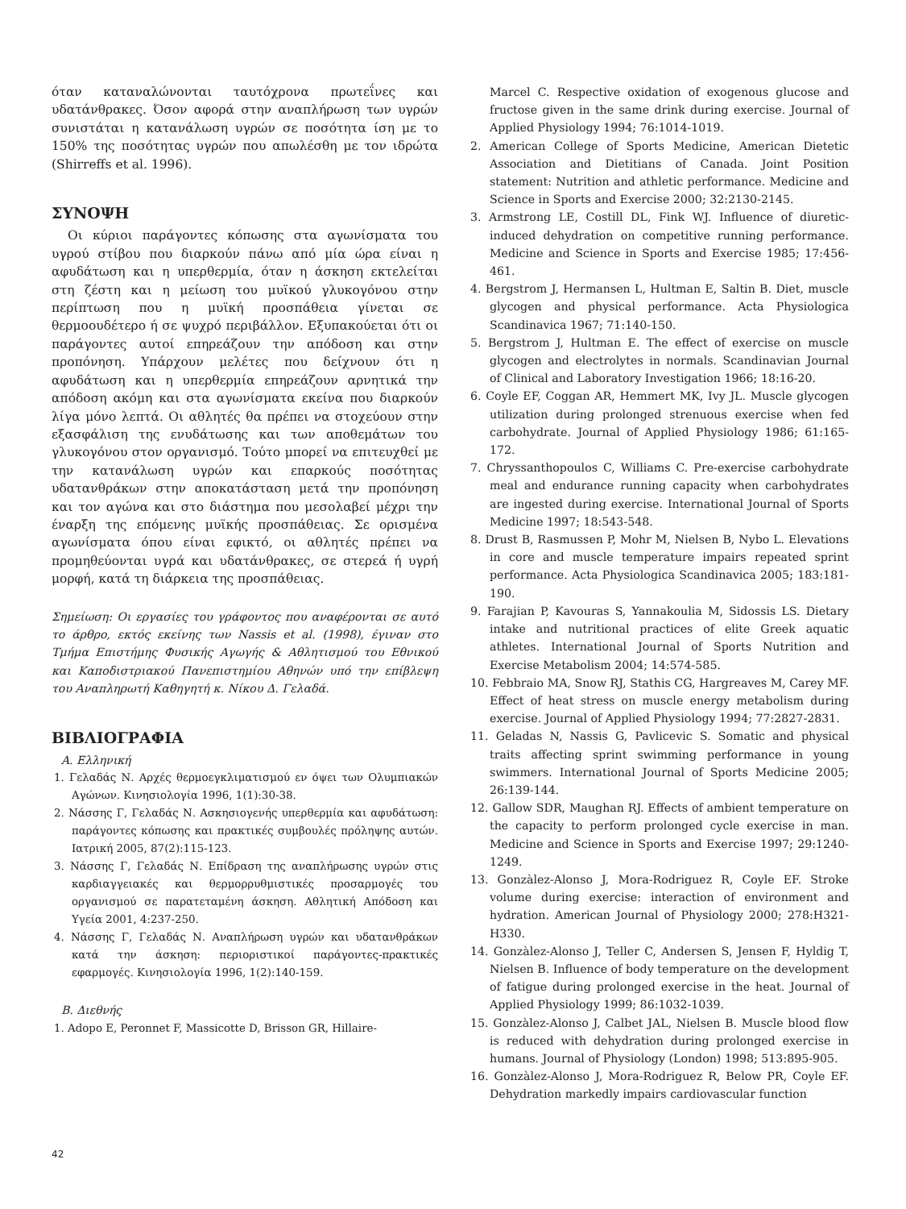όταν καταναλώνονται ταυτόχρονα πρωτεΐνες και υδατάνθρακες. Όσον αφορά στην αναπλήρωση των υγρών συνιστάται η κατανάλωση υγρών σε ποσότητα ίση με το 150% της ποσότητας υγρών που απωλέσθη με τον ιδρώτα (Shirreffs et al. 1996).
ΣΥΝΟΨΗ
Οι κύριοι παράγοντες κόπωσης στα αγωνίσματα του υγρού στίβου που διαρκούν πάνω από μία ώρα είναι η αφυδάτωση και η υπερθερμία, όταν η άσκηση εκτελείται στη ζέστη και η μείωση του μυϊκού γλυκογόνου στην περίπτωση που η μυϊκή προσπάθεια γίνεται σε θερμοουδέτερο ή σε ψυχρό περιβάλλον. Εξυπακούεται ότι οι παράγοντες αυτοί επηρεάζουν την απόδοση και στην προπόνηση. Υπάρχουν μελέτες που δείχνουν ότι η αφυδάτωση και η υπερθερμία επηρεάζουν αρνητικά την απόδοση ακόμη και στα αγωνίσματα εκείνα που διαρκούν λίγα μόνο λεπτά. Οι αθλητές θα πρέπει να στοχεύουν στην εξασφάλιση της ενυδάτωσης και των αποθεμάτων του γλυκογόνου στον οργανισμό. Τούτο μπορεί να επιτευχθεί με την κατανάλωση υγρών και επαρκούς ποσότητας υδατανθράκων στην αποκατάσταση μετά την προπόνηση και τον αγώνα και στο διάστημα που μεσολαβεί μέχρι την έναρξη της επόμενης μυϊκής προσπάθειας. Σε ορισμένα αγωνίσματα όπου είναι εφικτό, οι αθλητές πρέπει να προμηθεύονται υγρά και υδατάνθρακες, σε στερεά ή υγρή μορφή, κατά τη διάρκεια της προσπάθειας.
Σημείωση: Οι εργασίες του γράφοντος που αναφέρονται σε αυτό το άρθρο, εκτός εκείνης των Nassis et al. (1998), έγιναν στο Τμήμα Επιστήμης Φυσικής Αγωγής & Αθλητισμού του Εθνικού και Καποδιστριακού Πανεπιστημίου Αθηνών υπό την επίβλεψη του Αναπληρωτή Καθηγητή κ. Νίκου Δ. Γελαδά.
ΒΙΒΛΙΟΓΡΑΦΙΑ
Α. Ελληνική
1. Γελαδάς Ν. Αρχές θερμοεγκλιματισμού εν όψει των Ολυμπιακών Αγώνων. Κινησιολογία 1996, 1(1):30-38.
2. Νάσσης Γ, Γελαδάς Ν. Ασκησιογενής υπερθερμία και αφυδάτωση: παράγοντες κόπωσης και πρακτικές συμβουλές πρόληψης αυτών. Ιατρική 2005, 87(2):115-123.
3. Νάσσης Γ, Γελαδάς Ν. Επίδραση της αναπλήρωσης υγρών στις καρδιαγγειακές και θερμορρυθμιστικές προσαρμογές του οργανισμού σε παρατεταμένη άσκηση. Αθλητική Απόδοση και Υγεία 2001, 4:237-250.
4. Νάσσης Γ, Γελαδάς Ν. Αναπλήρωση υγρών και υδατανθράκων κατά την άσκηση: περιοριστικοί παράγοντες-πρακτικές εφαρμογές. Κινησιολογία 1996, 1(2):140-159.
Β. Διεθνής
1. Adopo E, Peronnet F, Massicotte D, Brisson GR, Hillaire-
Marcel C. Respective oxidation of exogenous glucose and fructose given in the same drink during exercise. Journal of Applied Physiology 1994; 76:1014-1019.
2. American College of Sports Medicine, American Dietetic Association and Dietitians of Canada. Joint Position statement: Nutrition and athletic performance. Medicine and Science in Sports and Exercise 2000; 32:2130-2145.
3. Armstrong LE, Costill DL, Fink WJ. Influence of diuretic-induced dehydration on competitive running performance. Medicine and Science in Sports and Exercise 1985; 17:456-461.
4. Bergstrom J, Hermansen L, Hultman E, Saltin B. Diet, muscle glycogen and physical performance. Acta Physiologica Scandinavica 1967; 71:140-150.
5. Bergstrom J, Hultman E. The effect of exercise on muscle glycogen and electrolytes in normals. Scandinavian Journal of Clinical and Laboratory Investigation 1966; 18:16-20.
6. Coyle EF, Coggan AR, Hemmert MK, Ivy JL. Muscle glycogen utilization during prolonged strenuous exercise when fed carbohydrate. Journal of Applied Physiology 1986; 61:165-172.
7. Chryssanthopoulos C, Williams C. Pre-exercise carbohydrate meal and endurance running capacity when carbohydrates are ingested during exercise. International Journal of Sports Medicine 1997; 18:543-548.
8. Drust B, Rasmussen P, Mohr M, Nielsen B, Nybo L. Elevations in core and muscle temperature impairs repeated sprint performance. Acta Physiologica Scandinavica 2005; 183:181-190.
9. Farajian P, Kavouras S, Yannakoulia M, Sidossis LS. Dietary intake and nutritional practices of elite Greek aquatic athletes. International Journal of Sports Nutrition and Exercise Metabolism 2004; 14:574-585.
10. Febbraio MA, Snow RJ, Stathis CG, Hargreaves M, Carey MF. Effect of heat stress on muscle energy metabolism during exercise. Journal of Applied Physiology 1994; 77:2827-2831.
11. Geladas N, Nassis G, Pavlicevic S. Somatic and physical traits affecting sprint swimming performance in young swimmers. International Journal of Sports Medicine 2005; 26:139-144.
12. Gallow SDR, Maughan RJ. Effects of ambient temperature on the capacity to perform prolonged cycle exercise in man. Medicine and Science in Sports and Exercise 1997; 29:1240-1249.
13. Gonzàlez-Alonso J, Mora-Rodriguez R, Coyle EF. Stroke volume during exercise: interaction of environment and hydration. American Journal of Physiology 2000; 278:H321-H330.
14. Gonzàlez-Alonso J, Teller C, Andersen S, Jensen F, Hyldig T, Nielsen B. Influence of body temperature on the development of fatigue during prolonged exercise in the heat. Journal of Applied Physiology 1999; 86:1032-1039.
15. Gonzàlez-Alonso J, Calbet JAL, Nielsen B. Muscle blood flow is reduced with dehydration during prolonged exercise in humans. Journal of Physiology (London) 1998; 513:895-905.
16. Gonzàlez-Alonso J, Mora-Rodriguez R, Below PR, Coyle EF. Dehydration markedly impairs cardiovascular function
42